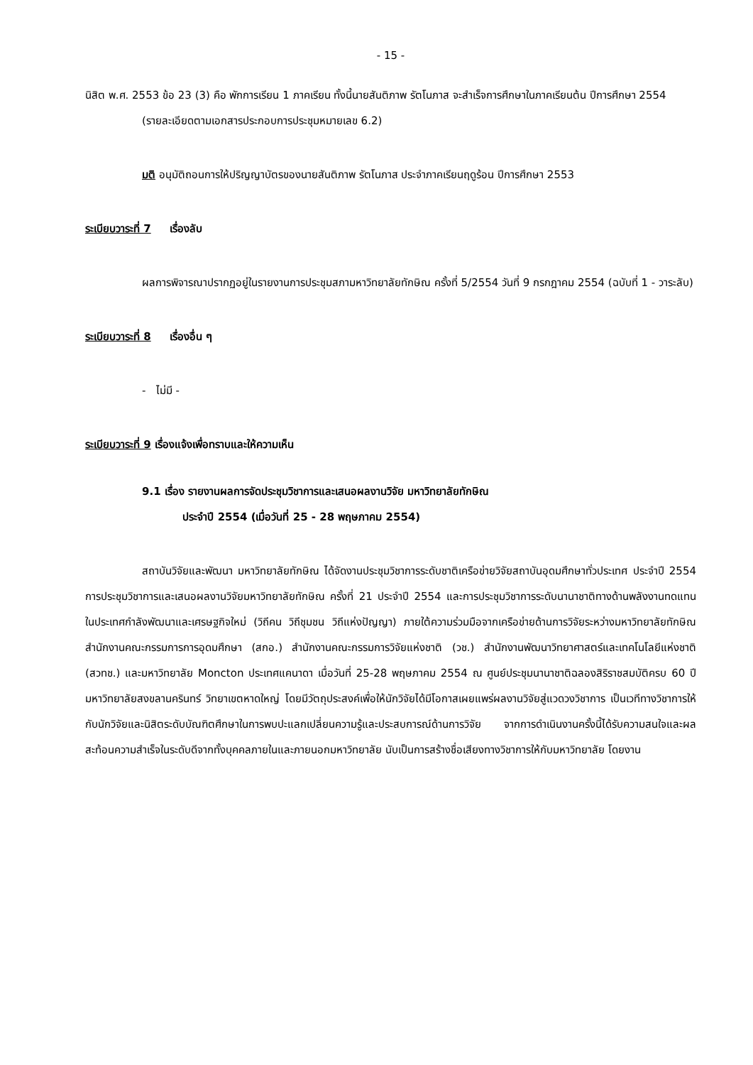- 15 -
นิสิต พ.ศ. 2553 ข้อ 23 (3) คือ พักการเรียน 1 ภาคเรียน ทั้งนี้นายสันติภาพ รัตโนภาส จะสำเร็จการศึกษาในภาคเรียนต้น ปีการศึกษา 2554
(รายละเอียดตามเอกสารประกอบการประชุมหมายเลข 6.2)
มติ อนุมัติถอนการให้ปริญญาบัตรของนายสันติภาพ รัตโนภาส ประจำภาคเรียนฤดูร้อน ปีการศึกษา 2553
ระเบียบวาระที่ 7 เรื่องลับ
ผลการพิจารณาปรากฏอยู่ในรายงานการประชุมสภามหาวิทยาลัยทักษิณ ครั้งที่ 5/2554 วันที่ 9 กรกฎาคม 2554 (ฉบับที่ 1 - วาระลับ)
ระเบียบวาระที่ 8 เรื่องอื่น ๆ
- ไม่มี -
ระเบียบวาระที่ 9 เรื่องแจ้งเพื่อทราบและให้ความเห็น
9.1 เรื่อง รายงานผลการจัดประชุมวิชาการและเสนอผลงานวิจัย มหาวิทยาลัยทักษิณ
ประจำปี 2554 (เมื่อวันที่ 25 - 28 พฤษภาคม 2554)
สถาบันวิจัยและพัฒนา มหาวิทยาลัยทักษิณ ได้จัดงานประชุมวิชาการระดับชาติเครือข่ายวิจัยสถาบันอุดมศึกษาทั่วประเทศ ประจำปี 2554 การประชุมวิชาการและเสนอผลงานวิจัยมหาวิทยาลัยทักษิณ ครั้งที่ 21 ประจำปี 2554 และการประชุมวิชาการระดับนานาชาติทางด้านพลังงานทดแทนในประเทศกำลังพัฒนาและเศรษฐกิจใหม่ (วิถีคน วิถีชุมชน วิถีแห่งปัญญา) ภายใต้ความร่วมมือจากเครือข่ายด้านการวิจัยระหว่างมหาวิทยาลัยทักษิณ สำนักงานคณะกรรมการการอุดมศึกษา (สกอ.) สำนักงานคณะกรรมการวิจัยแห่งชาติ (วช.) สำนักงานพัฒนาวิทยาศาสตร์และเทคโนโลยีแห่งชาติ (สวทช.) และมหาวิทยาลัย Moncton ประเทศแคนาดา เมื่อวันที่ 25-28 พฤษภาคม 2554 ณ ศูนย์ประชุมนานาชาติฉลองสิริราชสมบัติครบ 60 ปี มหาวิทยาลัยสงขลานครินทร์ วิทยาเขตหาดใหญ่ โดยมีวัตถุประสงค์เพื่อให้นักวิจัยได้มีโอกาสเผยแพร่ผลงานวิจัยสู่แวดวงวิชาการ เป็นเวทีทางวิชาการให้กับนักวิจัยและนิสิตระดับบัณฑิตศึกษาในการพบปะแลกเปลี่ยนความรู้และประสบการณ์ด้านการวิจัย จากการดำเนินงานครั้งนี้ได้รับความสนใจและผลสะท้อนความสำเร็จในระดับดีจากทั้งบุคคลภายในและภายนอกมหาวิทยาลัย นับเป็นการสร้างชื่อเสียงทางวิชาการให้กับมหาวิทยาลัย โดยงาน